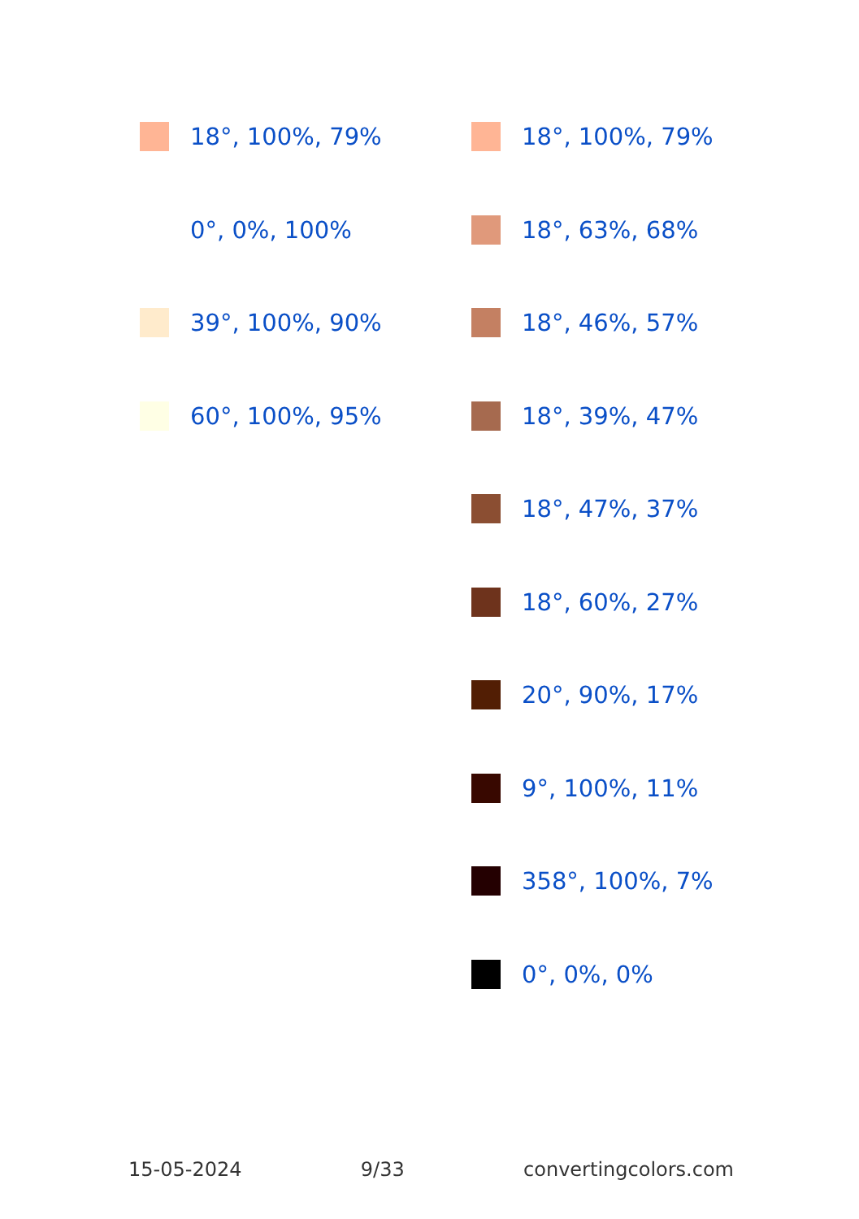18°, 100%, 79%
0°, 0%, 100%
39°, 100%, 90%
60°, 100%, 95%
18°, 100%, 79%
18°, 63%, 68%
18°, 46%, 57%
18°, 39%, 47%
18°, 47%, 37%
18°, 60%, 27%
20°, 90%, 17%
9°, 100%, 11%
358°, 100%, 7%
0°, 0%, 0%
15-05-2024 9/33 convertingcolors.com